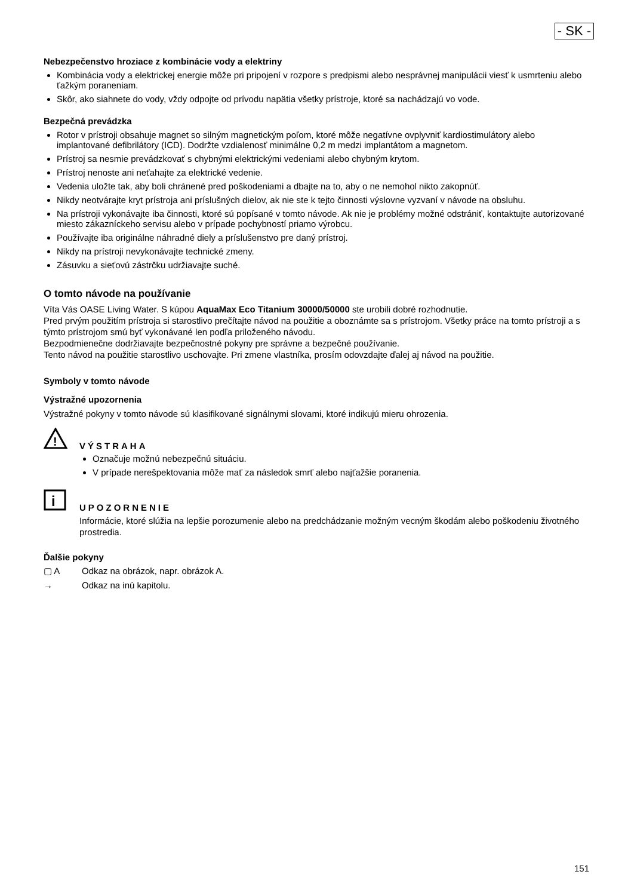- SK -
Nebezpečenstvo hroziace z kombinácie vody a elektriny
Kombinácia vody a elektrickej energie môže pri pripojení v rozpore s predpismi alebo nesprávnej manipulácii viesť k usmrteniu alebo ťažkým poraneniam.
Skôr, ako siahnete do vody, vždy odpojte od prívodu napätia všetky prístroje, ktoré sa nachádzajú vo vode.
Bezpečná prevádzka
Rotor v prístroji obsahuje magnet so silným magnetickým poľom, ktoré môže negatívne ovplyvniť kardiostimulátory alebo implantované defibrilátory (ICD). Dodržte vzdialenosť minimálne 0,2 m medzi implantátom a magnetom.
Prístroj sa nesmie prevádzkovať s chybnými elektrickými vedeniami alebo chybným krytom.
Prístroj nenoste ani neťahajte za elektrické vedenie.
Vedenia uložte tak, aby boli chránené pred poškodeniami a dbajte na to, aby o ne nemohol nikto zakopnúť.
Nikdy neotvárajte kryt prístroja ani príslušných dielov, ak nie ste k tejto činnosti výslovne vyzvaní v návode na obsluhu.
Na prístroji vykonávajte iba činnosti, ktoré sú popísané v tomto návode. Ak nie je problémy možné odstrániť, kontaktujte autorizované miesto zákazníckeho servisu alebo v prípade pochybností priamo výrobcu.
Používajte iba originálne náhradné diely a príslušenstvo pre daný prístroj.
Nikdy na prístroji nevykonávajte technické zmeny.
Zásuvku a sieťovú zástrčku udržiavajte suché.
O tomto návode na používanie
Víta Vás OASE Living Water. S kúpou AquaMax Eco Titanium 30000/50000 ste urobili dobré rozhodnutie.
Pred prvým použitím prístroja si starostlivo prečítajte návod na použitie a oboznámte sa s prístrojom. Všetky práce na tomto prístroji a s týmto prístrojom smú byť vykonávané len podľa priloženého návodu.
Bezpodmienečne dodržiavajte bezpečnostné pokyny pre správne a bezpečné používanie.
Tento návod na použitie starostlivo uschovajte. Pri zmene vlastníka, prosím odovzdajte ďalej aj návod na použitie.
Symboly v tomto návode
Výstražné upozornenia
Výstražné pokyny v tomto návode sú klasifikované signálnymi slovami, ktoré indikujú mieru ohrozenia.
!
VÝSTRAHA
Označuje možnú nebezpečnú situáciu.
V prípade nerešpektovania môže mať za následok smrť alebo najťažšie poranenia.
i
UPOZORNENIE
Informácie, ktoré slúžia na lepšie porozumenie alebo na predchádzanie možným vecným škodám alebo poškodeniu životného prostredia.
Ďalšie pokyny
▢ A Odkaz na obrázok, napr. obrázok A.
→ Odkaz na inú kapitolu.
151